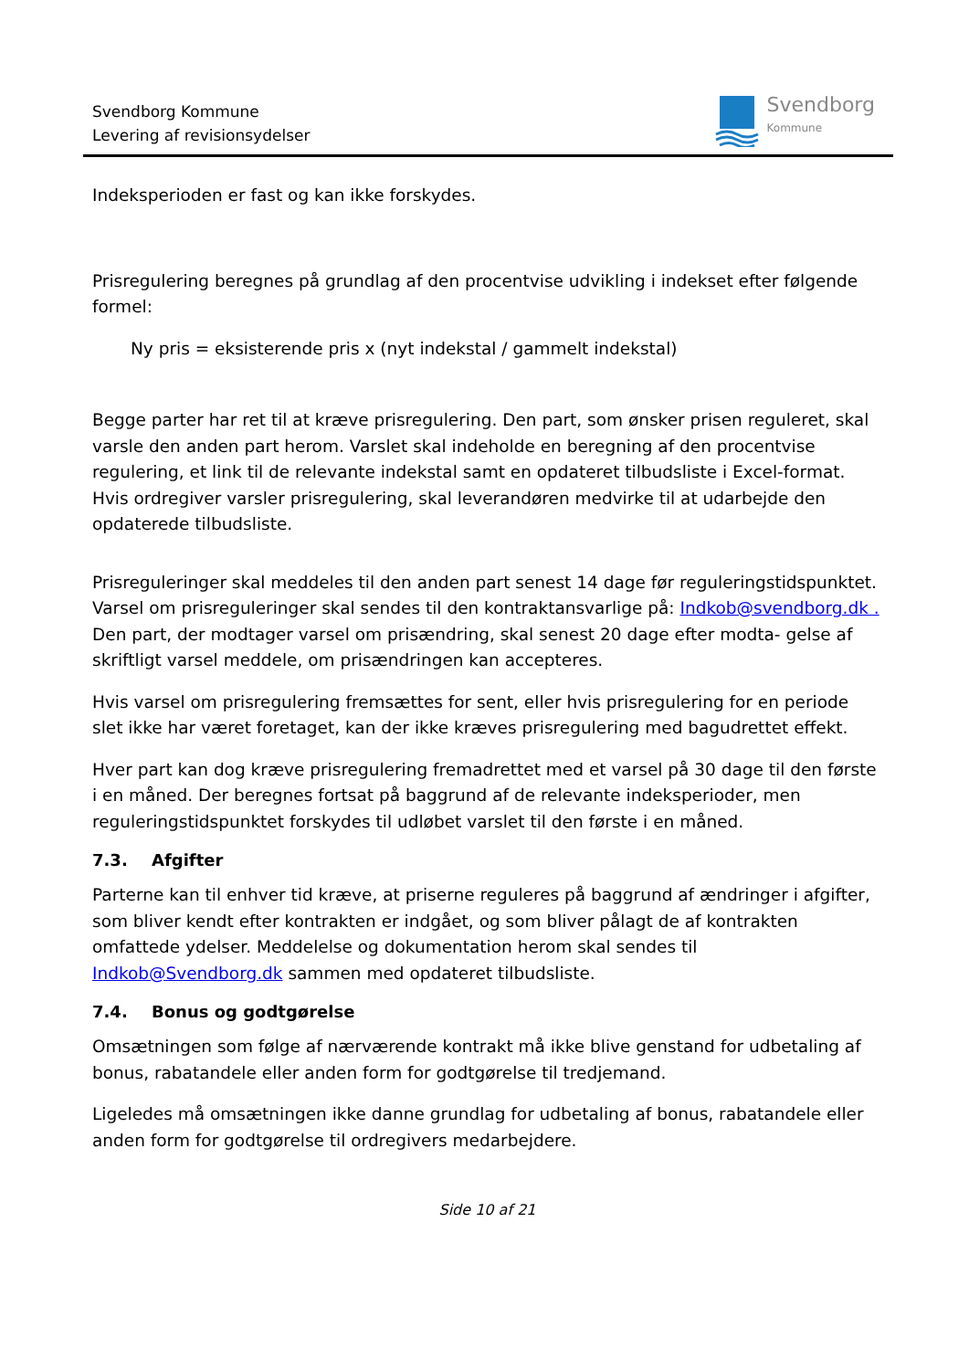Svendborg Kommune
Levering af revisionsydelser
Svendborg
Kommune
Indeksperioden er fast og kan ikke forskydes.
Prisregulering beregnes på grundlag af den procentvise udvikling i indekset efter følgende formel:
Ny pris = eksisterende pris x (nyt indekstal / gammelt indekstal)
Begge parter har ret til at kræve prisregulering. Den part, som ønsker prisen reguleret, skal varsle den anden part herom. Varslet skal indeholde en beregning af den procentvise regulering, et link til de relevante indekstal samt en opdateret tilbudsliste i Excel-format. Hvis ordregiver varsler prisregulering, skal leverandøren medvirke til at udarbejde den opdaterede tilbudsliste.
Prisreguleringer skal meddeles til den anden part senest 14 dage før reguleringstidspunktet. Varsel om prisreguleringer skal sendes til den kontraktansvarlige på: Indkob@svendborg.dk . Den part, der modtager varsel om prisændring, skal senest 20 dage efter modta- gelse af skriftligt varsel meddele, om prisændringen kan accepteres.
Hvis varsel om prisregulering fremsættes for sent, eller hvis prisregulering for en periode slet ikke har været foretaget, kan der ikke kræves prisregulering med bagudrettet effekt.
Hver part kan dog kræve prisregulering fremadrettet med et varsel på 30 dage til den første i en måned. Der beregnes fortsat på baggrund af de relevante indeksperioder, men reguleringstidspunktet forskydes til udløbet varslet til den første i en måned.
7.3. Afgifter
Parterne kan til enhver tid kræve, at priserne reguleres på baggrund af ændringer i afgifter, som bliver kendt efter kontrakten er indgået, og som bliver pålagt de af kontrakten omfattede ydelser. Meddelelse og dokumentation herom skal sendes til Indkob@Svendborg.dk sammen med opdateret tilbudsliste.
7.4. Bonus og godtgørelse
Omsætningen som følge af nærværende kontrakt må ikke blive genstand for udbetaling af bonus, rabatandele eller anden form for godtgørelse til tredjemand.
Ligeledes må omsætningen ikke danne grundlag for udbetaling af bonus, rabatandele eller anden form for godtgørelse til ordregivers medarbejdere.
Side 10 af 21